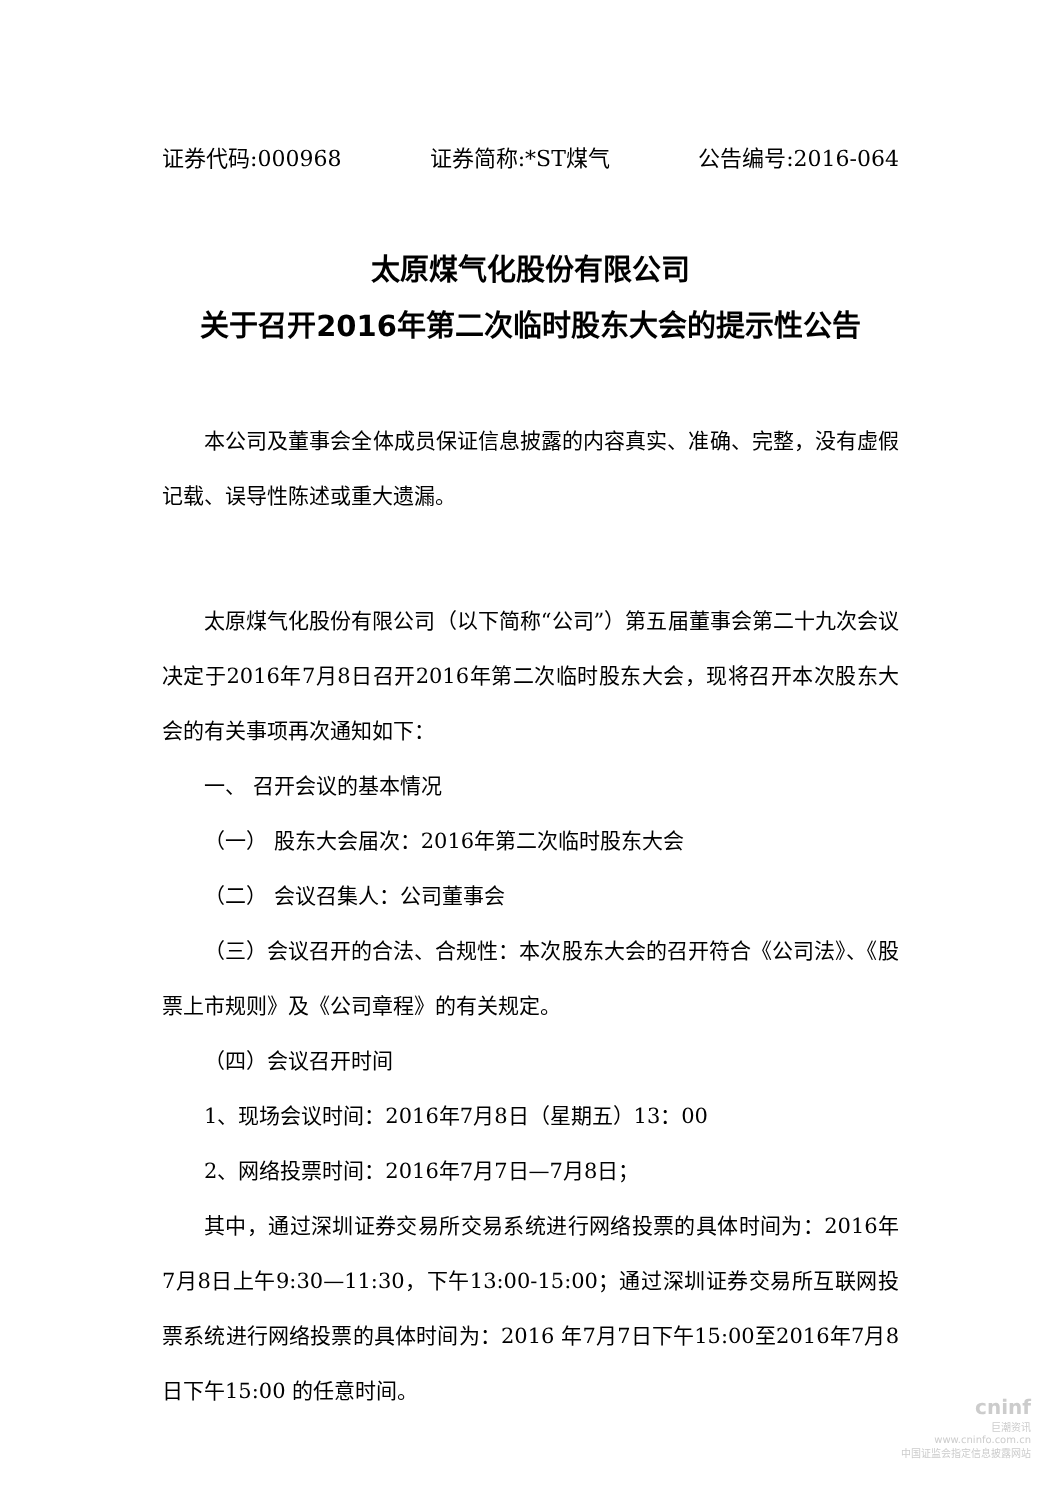证券代码:000968 证券简称:*ST煤气 公告编号:2016-064
太原煤气化股份有限公司
关于召开2016年第二次临时股东大会的提示性公告
本公司及董事会全体成员保证信息披露的内容真实、准确、完整，没有虚假记载、误导性陈述或重大遗漏。
太原煤气化股份有限公司（以下简称“公司”）第五届董事会第二十九次会议决定于2016年7月8日召开2016年第二次临时股东大会，现将召开本次股东大会的有关事项再次通知如下：
一、 召开会议的基本情况
（一） 股东大会届次：2016年第二次临时股东大会
（二） 会议召集人：公司董事会
（三）会议召开的合法、合规性：本次股东大会的召开符合《公司法》、《股票上市规则》及《公司章程》的有关规定。
（四）会议召开时间
1、现场会议时间：2016年7月8日（星期五）13：00
2、网络投票时间：2016年7月7日—7月8日；
其中，通过深圳证券交易所交易系统进行网络投票的具体时间为：2016年7月8日上午9:30—11:30，下午13:00-15:00；通过深圳证券交易所互联网投票系统进行网络投票的具体时间为：2016 年7月7日下午15:00至2016年7月8日下午15:00 的任意时间。
cninf
巨潮资讯
www.cninfo.com.cn
中国证监会指定信息披露网站